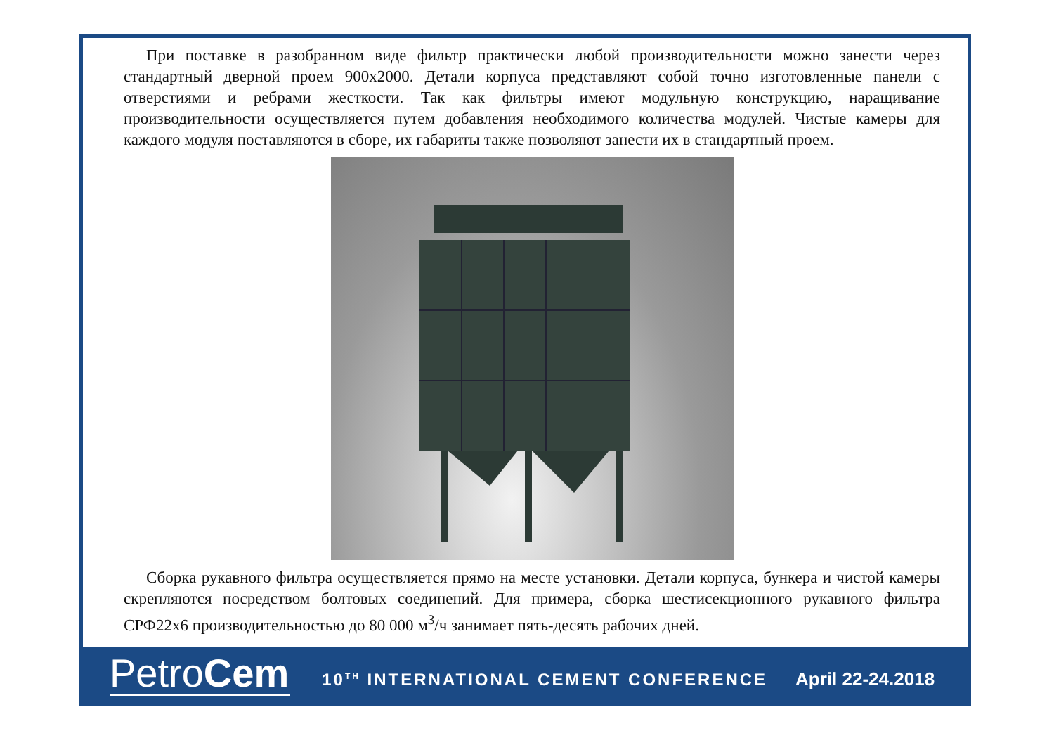При поставке в разобранном виде фильтр практически любой производительности можно занести через стандартный дверной проем 900х2000. Детали корпуса представляют собой точно изготовленные панели с отверстиями и ребрами жесткости. Так как фильтры имеют модульную конструкцию, наращивание производительности осуществляется путем добавления необходимого количества модулей. Чистые камеры для каждого модуля поставляются в сборе, их габариты также позволяют занести их в стандартный проем.
Сборка рукавного фильтра осуществляется прямо на месте установки. Детали корпуса, бункера и чистой камеры скрепляются посредством болтовых соединений. Для примера, сборка шестисекционного рукавного фильтра СРФ22х6 производительностью до 80 000 м<sup>3</sup>/ч занимает пять-десять рабочих дней.
PetroCem
10<sup>TH</sup> INTERNATIONAL CEMENT CONFERENCE
April 22-24.2018